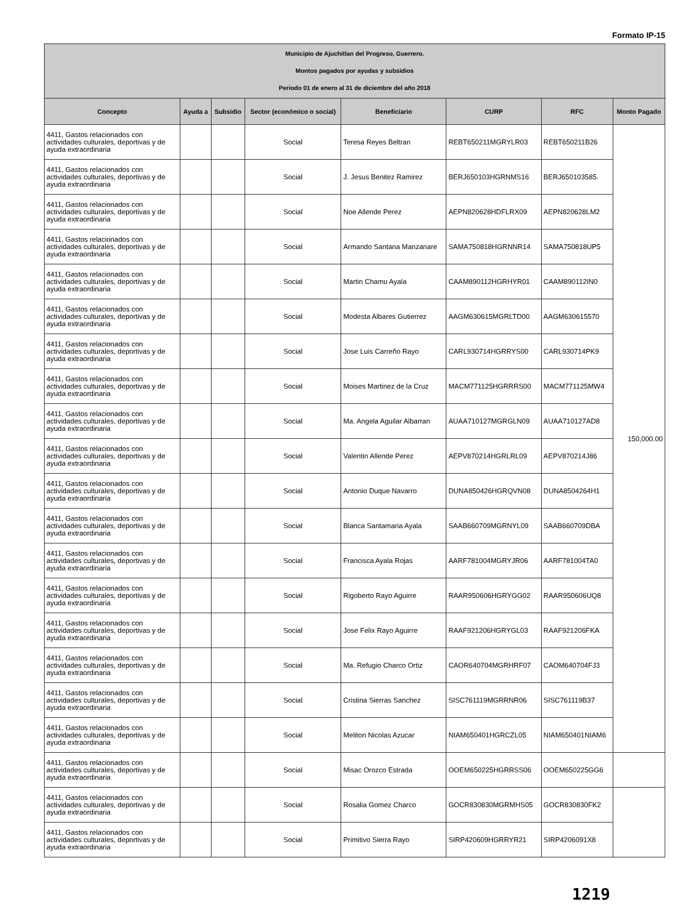Formato IP-15
| Municipio de Ajuchitlan del Progreso, Guerrero. Montos pagados por ayudas y subsidios Periodo 01 de enero al 31 de diciembre del año 2018 | | | | | | | |
| Concepto | Ayuda a | Subsidio | Sector (económico o social) | Beneficiario | CURP | RFC | Monto Pagado |
| 4411, Gastos relacionados con actividades culturales, deportivas y de ayuda extraordinaria | | | Social | Teresa Reyes Beltran | REBT650211MGRYLR03 | REBT650211B26 | 150,000.00 |
| 4411, Gastos relacionados con actividades culturales, deportivas y de ayuda extraordinaria | | | Social | J. Jesus Benitez Ramirez | BERJ650103HGRNMS16 | BERJ650103585. | |
| 4411, Gastos relacionados con actividades culturales, deportivas y de ayuda extraordinaria | | | Social | Noe Allende Perez | AEPN820628HDFLRX09 | AEPN820628LM2 | |
| 4411, Gastos relacionados con actividades culturales, deportivas y de ayuda extraordinaria | | | Social | Armando Santana Manzanare | SAMA750818HGRNNR14 | SAMA750818UP5 | |
| 4411, Gastos relacionados con actividades culturales, deportivas y de ayuda extraordinaria | | | Social | Martin Chamu Ayala | CAAM890112HGRHYR01 | CAAM890112IN0 | |
| 4411, Gastos relacionados con actividades culturales, deportivas y de ayuda extraordinaria | | | Social | Modesta Albares Gutierrez | AAGM630615MGRLTD00 | AAGM630615570 | |
| 4411, Gastos relacionados con actividades culturales, deportivas y de ayuda extraordinaria | | | Social | Jose Luis Carreño Rayo | CARL930714HGRRYS00 | CARL930714PK9 | |
| 4411, Gastos relacionados con actividades culturales, deportivas y de ayuda extraordinaria | | | Social | Moises Martinez de la Cruz | MACM771125HGRRRS00 | MACM771125MW4 | |
| 4411, Gastos relacionados con actividades culturales, deportivas y de ayuda extraordinaria | | | Social | Ma. Angela Aguilar Albarran | AUAA710127MGRGLN09 | AUAA710127AD8 | |
| 4411, Gastos relacionados con actividades culturales, deportivas y de ayuda extraordinaria | | | Social | Valentin Allende Perez | AEPV870214HGRLRL09 | AEPV870214J86 | |
| 4411, Gastos relacionados con actividades culturales, deportivas y de ayuda extraordinaria | | | Social | Antonio Duque Navarro | DUNA850426HGRQVN08 | DUNA8504264H1 | |
| 4411, Gastos relacionados con actividades culturales, deportivas y de ayuda extraordinaria | | | Social | Blanca Santamaria Ayala | SAAB660709MGRNYL09 | SAAB660709DBA | |
| 4411, Gastos relacionados con actividades culturales, deportivas y de ayuda extraordinaria | | | Social | Francisca Ayala Rojas | AARF781004MGRYJR06 | AARF781004TA0 | |
| 4411, Gastos relacionados con actividades culturales, deportivas y de ayuda extraordinaria | | | Social | Rigoberto Rayo Aguirre | RAAR950606HGRYGG02 | RAAR950606UQ8 | |
| 4411, Gastos relacionados con actividades culturales, deportivas y de ayuda extraordinaria | | | Social | Jose Felix Rayo Aguirre | RAAF921206HGRYGL03 | RAAF921206FKA | |
| 4411, Gastos relacionados con actividades culturales, deportivas y de ayuda extraordinaria | | | Social | Ma. Refugio Charco Ortiz | CAOR640704MGRHRF07 | CAOM640704FJ3 | |
| 4411, Gastos relacionados con actividades culturales, deportivas y de ayuda extraordinaria | | | Social | Cristina Sierras Sanchez | SISC761119MGRRNR06 | SISC761119B37 | |
| 4411, Gastos relacionados con actividades culturales, deportivas y de ayuda extraordinaria | | | Social | Meliton Nicolas Azucar | NIAM650401HGRCZL05 | NIAM650401NIAM6 | |
| 4411, Gastos relacionados con actividades culturales, deportivas y de ayuda extraordinaria | | | Social | Misac Orozco Estrada | OOEM650225HGRRSS06 | OOEM650225GG6 | |
| 4411, Gastos relacionados con actividades culturales, deportivas y de ayuda extraordinaria | | | Social | Rosalia Gomez Charco | GOCR830830MGRMHS05 | GOCR830830FK2 | |
| 4411, Gastos relacionados con actividades culturales, deportivas y de ayuda extraordinaria | | | Social | Primitivo Sierra Rayo | SIRP420609HGRRYR21 | SIRP4206091X8 | |
1219